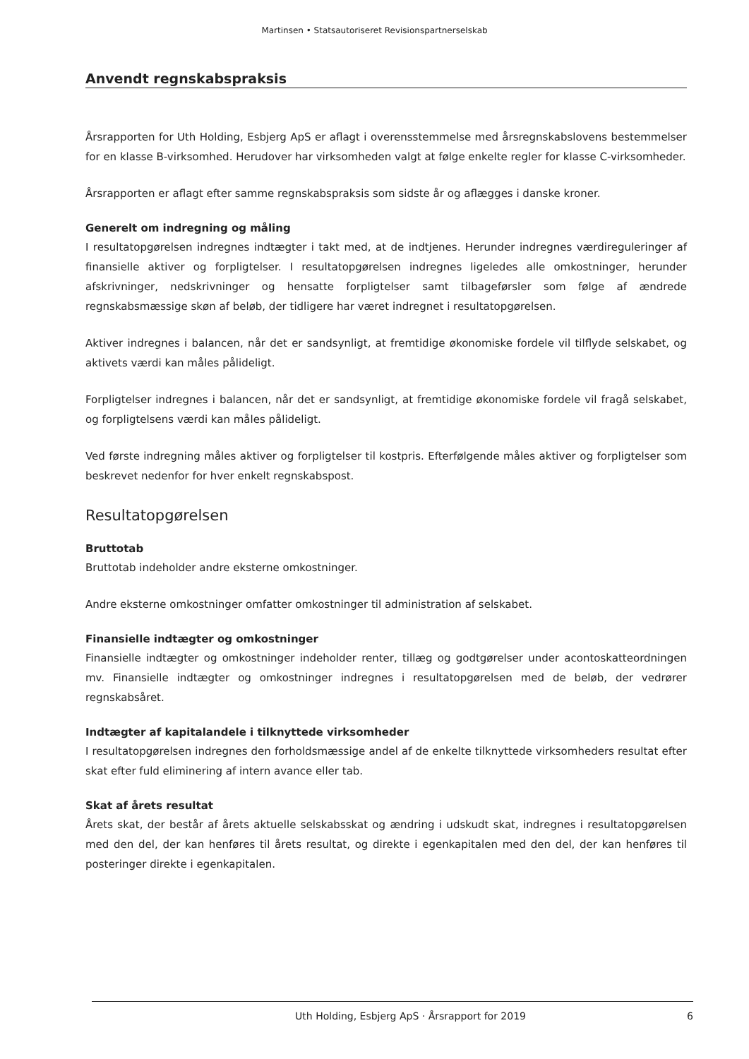Martinsen • Statsautoriseret Revisionspartnerselskab
Anvendt regnskabspraksis
Årsrapporten for Uth Holding, Esbjerg ApS er aflagt i overensstemmelse med årsregnskabslovens bestemmelser for en klasse B-virksomhed. Herudover har virksomheden valgt at følge enkelte regler for klasse C-virksomheder.
Årsrapporten er aflagt efter samme regnskabspraksis som sidste år og aflægges i danske kroner.
Generelt om indregning og måling
I resultatopgørelsen indregnes indtægter i takt med, at de indtjenes. Herunder indregnes værdireguleringer af finansielle aktiver og forpligtelser. I resultatopgørelsen indregnes ligeledes alle omkostninger, herunder afskrivninger, nedskrivninger og hensatte forpligtelser samt tilbageførsler som følge af ændrede regnskabsmæssige skøn af beløb, der tidligere har været indregnet i resultatopgørelsen.
Aktiver indregnes i balancen, når det er sandsynligt, at fremtidige økonomiske fordele vil tilflyde selskabet, og aktivets værdi kan måles pålideligt.
Forpligtelser indregnes i balancen, når det er sandsynligt, at fremtidige økonomiske fordele vil fragå selskabet, og forpligtelsens værdi kan måles pålideligt.
Ved første indregning måles aktiver og forpligtelser til kostpris. Efterfølgende måles aktiver og forpligtelser som beskrevet nedenfor for hver enkelt regnskabspost.
Resultatopgørelsen
Bruttotab
Bruttotab indeholder andre eksterne omkostninger.
Andre eksterne omkostninger omfatter omkostninger til administration af selskabet.
Finansielle indtægter og omkostninger
Finansielle indtægter og omkostninger indeholder renter, tillæg og godtgørelser under acontoskatteordningen mv. Finansielle indtægter og omkostninger indregnes i resultatopgørelsen med de beløb, der vedrører regnskabsåret.
Indtægter af kapitalandele i tilknyttede virksomheder
I resultatopgørelsen indregnes den forholdsmæssige andel af de enkelte tilknyttede virksomheders resultat efter skat efter fuld eliminering af intern avance eller tab.
Skat af årets resultat
Årets skat, der består af årets aktuelle selskabsskat og ændring i udskudt skat, indregnes i resultatopgørelsen med den del, der kan henføres til årets resultat, og direkte i egenkapitalen med den del, der kan henføres til posteringer direkte i egenkapitalen.
Uth Holding, Esbjerg ApS · Årsrapport for 2019 6